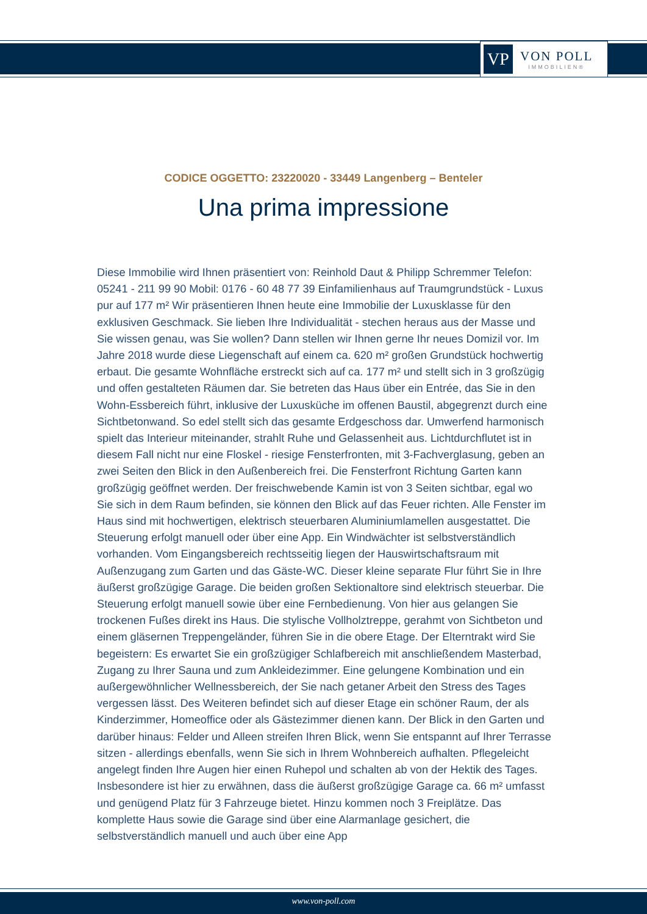VP
VON POLL
IMMOBILIEN®
CODICE OGGETTO: 23220020 - 33449 Langenberg – Benteler
Una prima impressione
Diese Immobilie wird Ihnen präsentiert von: Reinhold Daut & Philipp Schremmer Telefon: 05241 - 211 99 90 Mobil: 0176 - 60 48 77 39 Einfamilienhaus auf Traumgrundstück - Luxus pur auf 177 m² Wir präsentieren Ihnen heute eine Immobilie der Luxusklasse für den exklusiven Geschmack. Sie lieben Ihre Individualität - stechen heraus aus der Masse und Sie wissen genau, was Sie wollen? Dann stellen wir Ihnen gerne Ihr neues Domizil vor. Im Jahre 2018 wurde diese Liegenschaft auf einem ca. 620 m² großen Grundstück hochwertig erbaut. Die gesamte Wohnfläche erstreckt sich auf ca. 177 m² und stellt sich in 3 großzügig und offen gestalteten Räumen dar. Sie betreten das Haus über ein Entrée, das Sie in den Wohn-Essbereich führt, inklusive der Luxusküche im offenen Baustil, abgegrenzt durch eine Sichtbetonwand. So edel stellt sich das gesamte Erdgeschoss dar. Umwerfend harmonisch spielt das Interieur miteinander, strahlt Ruhe und Gelassenheit aus. Lichtdurchflutet ist in diesem Fall nicht nur eine Floskel - riesige Fensterfronten, mit 3-Fachverglasung, geben an zwei Seiten den Blick in den Außenbereich frei. Die Fensterfront Richtung Garten kann großzügig geöffnet werden. Der freischwebende Kamin ist von 3 Seiten sichtbar, egal wo Sie sich in dem Raum befinden, sie können den Blick auf das Feuer richten. Alle Fenster im Haus sind mit hochwertigen, elektrisch steuerbaren Aluminiumlamellen ausgestattet. Die Steuerung erfolgt manuell oder über eine App. Ein Windwächter ist selbstverständlich vorhanden. Vom Eingangsbereich rechtsseitig liegen der Hauswirtschaftsraum mit Außenzugang zum Garten und das Gäste-WC. Dieser kleine separate Flur führt Sie in Ihre äußerst großzügige Garage. Die beiden großen Sektionaltore sind elektrisch steuerbar. Die Steuerung erfolgt manuell sowie über eine Fernbedienung. Von hier aus gelangen Sie trockenen Fußes direkt ins Haus. Die stylische Vollholztreppe, gerahmt von Sichtbeton und einem gläsernen Treppengeländer, führen Sie in die obere Etage. Der Elterntrakt wird Sie begeistern: Es erwartet Sie ein großzügiger Schlafbereich mit anschließendem Masterbad, Zugang zu Ihrer Sauna und zum Ankleidezimmer. Eine gelungene Kombination und ein außergewöhnlicher Wellnessbereich, der Sie nach getaner Arbeit den Stress des Tages vergessen lässt. Des Weiteren befindet sich auf dieser Etage ein schöner Raum, der als Kinderzimmer, Homeoffice oder als Gästezimmer dienen kann. Der Blick in den Garten und darüber hinaus: Felder und Alleen streifen Ihren Blick, wenn Sie entspannt auf Ihrer Terrasse sitzen - allerdings ebenfalls, wenn Sie sich in Ihrem Wohnbereich aufhalten. Pflegeleicht angelegt finden Ihre Augen hier einen Ruhepol und schalten ab von der Hektik des Tages. Insbesondere ist hier zu erwähnen, dass die äußerst großzügige Garage ca. 66 m² umfasst und genügend Platz für 3 Fahrzeuge bietet. Hinzu kommen noch 3 Freiplätze. Das komplette Haus sowie die Garage sind über eine Alarmanlage gesichert, die selbstverständlich manuell und auch über eine App
www.von-poll.com